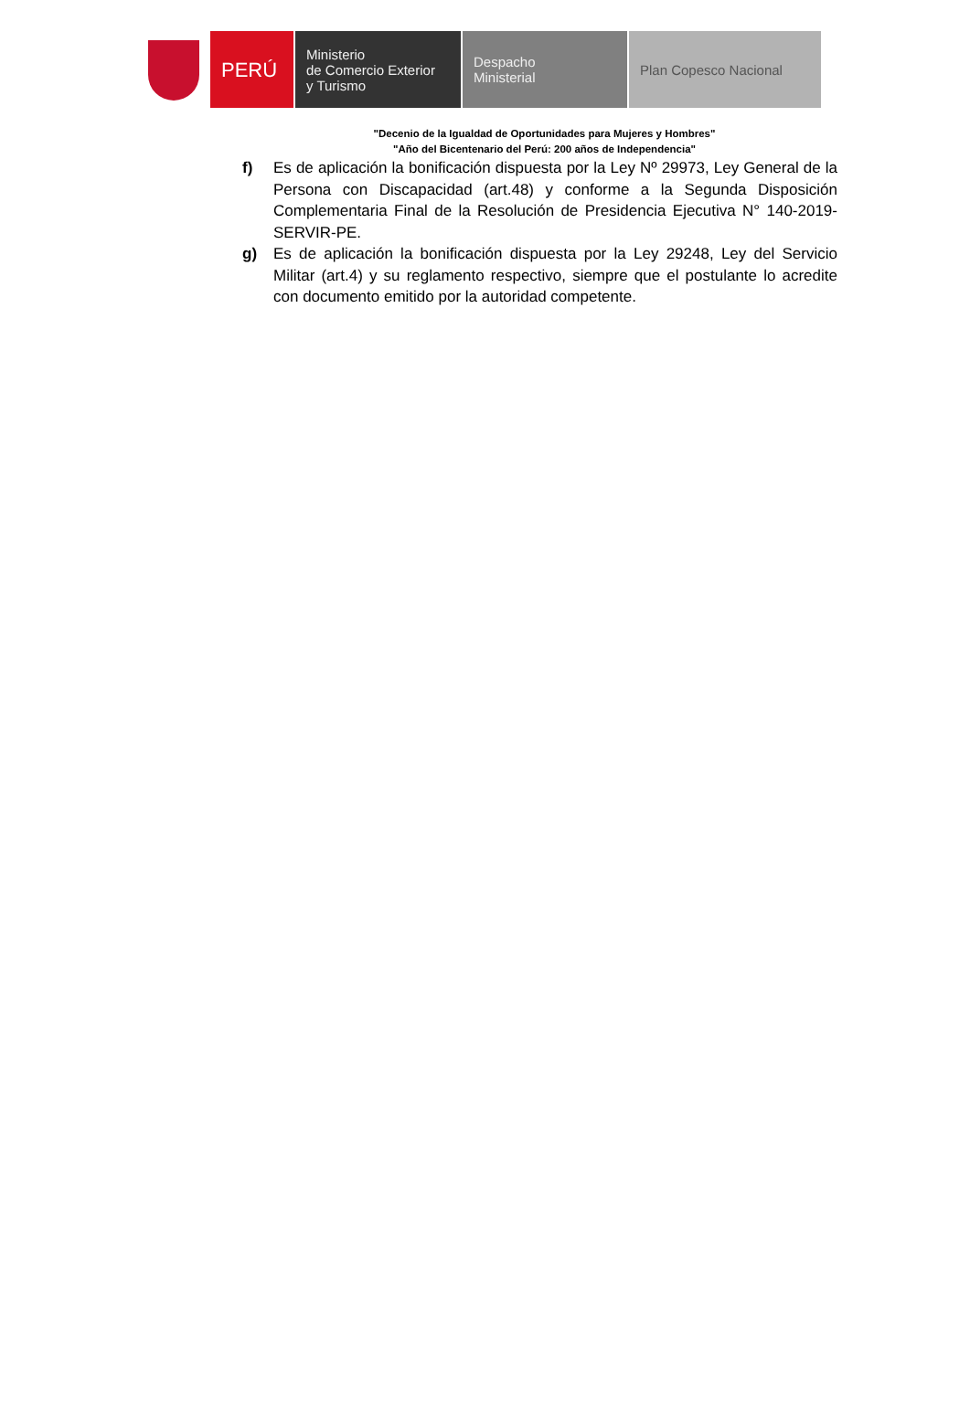PERÚ
Ministerio
de Comercio Exterior
y Turismo
Despacho
Ministerial
Plan Copesco Nacional
"Decenio de la Igualdad de Oportunidades para Mujeres y Hombres"
"Año del Bicentenario del Perú: 200 años de Independencia"
f) Es de aplicación la bonificación dispuesta por la Ley Nº 29973, Ley General de la Persona con Discapacidad (art.48) y conforme a la Segunda Disposición Complementaria Final de la Resolución de Presidencia Ejecutiva N° 140-2019-SERVIR-PE.
g) Es de aplicación la bonificación dispuesta por la Ley 29248, Ley del Servicio Militar (art.4) y su reglamento respectivo, siempre que el postulante lo acredite con documento emitido por la autoridad competente.